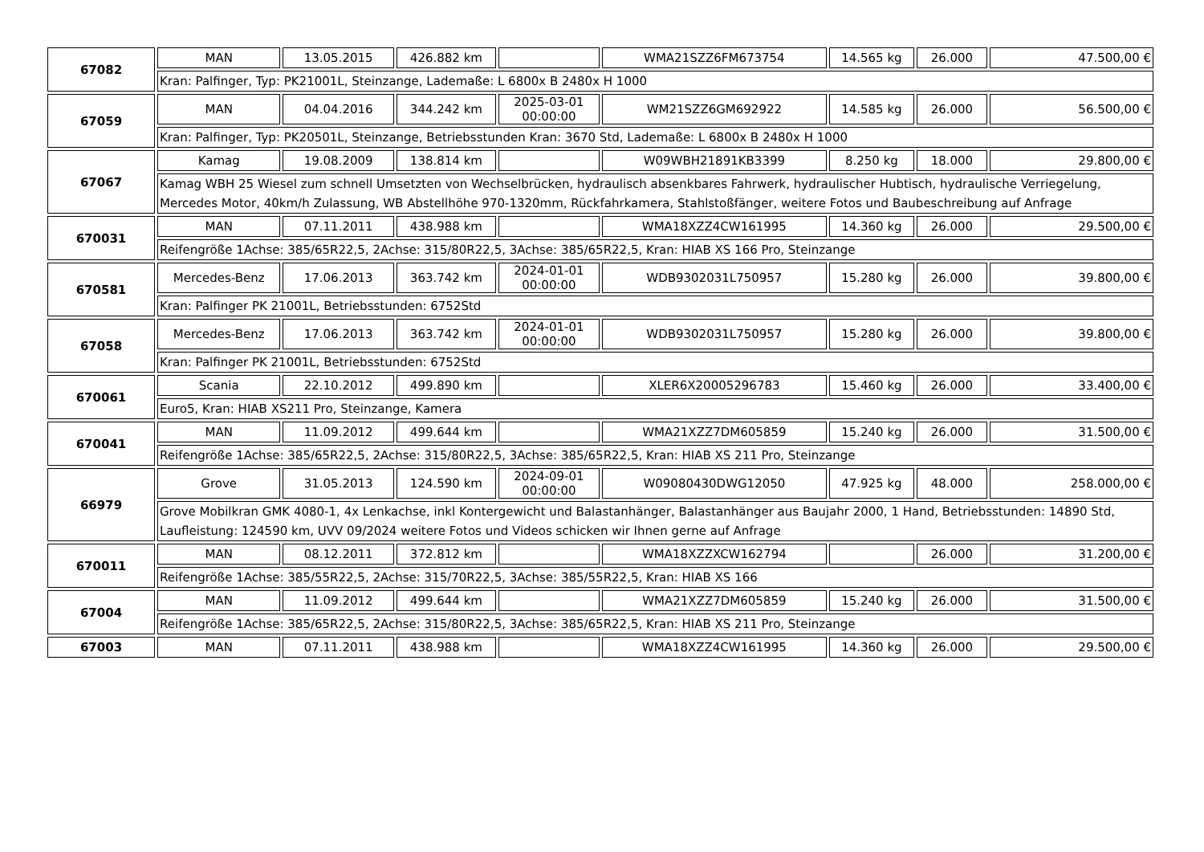| 67082 | MAN | 13.05.2015 | 426.882 km | | WMA21SZZ6FM673754 | 14.565 kg | 26.000 | 47.500,00 € |
| | Kran: Palfinger, Typ: PK21001L, Steinzange, Lademaße: L 6800x B 2480x H 1000 | | | | | | | |
| 67059 | MAN | 04.04.2016 | 344.242 km | 2025-03-01 00:00:00 | WM21SZZ6GM692922 | 14.585 kg | 26.000 | 56.500,00 € |
| | Kran: Palfinger, Typ: PK20501L, Steinzange, Betriebsstunden Kran: 3670 Std, Lademaße: L 6800x B 2480x H 1000 | | | | | | | |
| 67067 | Kamag | 19.08.2009 | 138.814 km | | W09WBH21891KB3399 | 8.250 kg | 18.000 | 29.800,00 € |
| | Kamag WBH 25 Wiesel zum schnell Umsetzten von Wechselbrücken, hydraulisch absenkbares Fahrwerk, hydraulischer Hubtisch, hydraulische Verriegelung, Mercedes Motor, 40km/h Zulassung, WB Abstellhöhe 970-1320mm, Rückfahrkamera, Stahlstoßfänger, weitere Fotos und Baubeschreibung auf Anfrage | | | | | | | |
| 670031 | MAN | 07.11.2011 | 438.988 km | | WMA18XZZ4CW161995 | 14.360 kg | 26.000 | 29.500,00 € |
| | Reifengröße 1Achse: 385/65R22,5, 2Achse: 315/80R22,5, 3Achse: 385/65R22,5, Kran: HIAB XS 166 Pro, Steinzange | | | | | | | |
| 670581 | Mercedes-Benz | 17.06.2013 | 363.742 km | 2024-01-01 00:00:00 | WDB9302031L750957 | 15.280 kg | 26.000 | 39.800,00 € |
| | Kran: Palfinger PK 21001L, Betriebsstunden: 6752Std | | | | | | | |
| 67058 | Mercedes-Benz | 17.06.2013 | 363.742 km | 2024-01-01 00:00:00 | WDB9302031L750957 | 15.280 kg | 26.000 | 39.800,00 € |
| | Kran: Palfinger PK 21001L, Betriebsstunden: 6752Std | | | | | | | |
| 670061 | Scania | 22.10.2012 | 499.890 km | | XLER6X20005296783 | 15.460 kg | 26.000 | 33.400,00 € |
| | Euro5, Kran: HIAB XS211 Pro, Steinzange, Kamera | | | | | | | |
| 670041 | MAN | 11.09.2012 | 499.644 km | | WMA21XZZ7DM605859 | 15.240 kg | 26.000 | 31.500,00 € |
| | Reifengröße 1Achse: 385/65R22,5, 2Achse: 315/80R22,5, 3Achse: 385/65R22,5, Kran: HIAB XS 211 Pro, Steinzange | | | | | | | |
| 66979 | Grove | 31.05.2013 | 124.590 km | 2024-09-01 00:00:00 | W09080430DWG12050 | 47.925 kg | 48.000 | 258.000,00 € |
| | Grove Mobilkran GMK 4080-1, 4x Lenkachse, inkl Kontergewicht und Balastanhänger, Balastanhänger aus Baujahr 2000, 1 Hand, Betriebsstunden: 14890 Std, Laufleistung: 124590 km, UVV 09/2024 weitere Fotos und Videos schicken wir Ihnen gerne auf Anfrage | | | | | | | |
| 670011 | MAN | 08.12.2011 | 372.812 km | | WMA18XZZXCW162794 | | 26.000 | 31.200,00 € |
| | Reifengröße 1Achse: 385/55R22,5, 2Achse: 315/70R22,5, 3Achse: 385/55R22,5, Kran: HIAB XS 166 | | | | | | | |
| 67004 | MAN | 11.09.2012 | 499.644 km | | WMA21XZZ7DM605859 | 15.240 kg | 26.000 | 31.500,00 € |
| | Reifengröße 1Achse: 385/65R22,5, 2Achse: 315/80R22,5, 3Achse: 385/65R22,5, Kran: HIAB XS 211 Pro, Steinzange | | | | | | | |
| 67003 | MAN | 07.11.2011 | 438.988 km | | WMA18XZZ4CW161995 | 14.360 kg | 26.000 | 29.500,00 € |